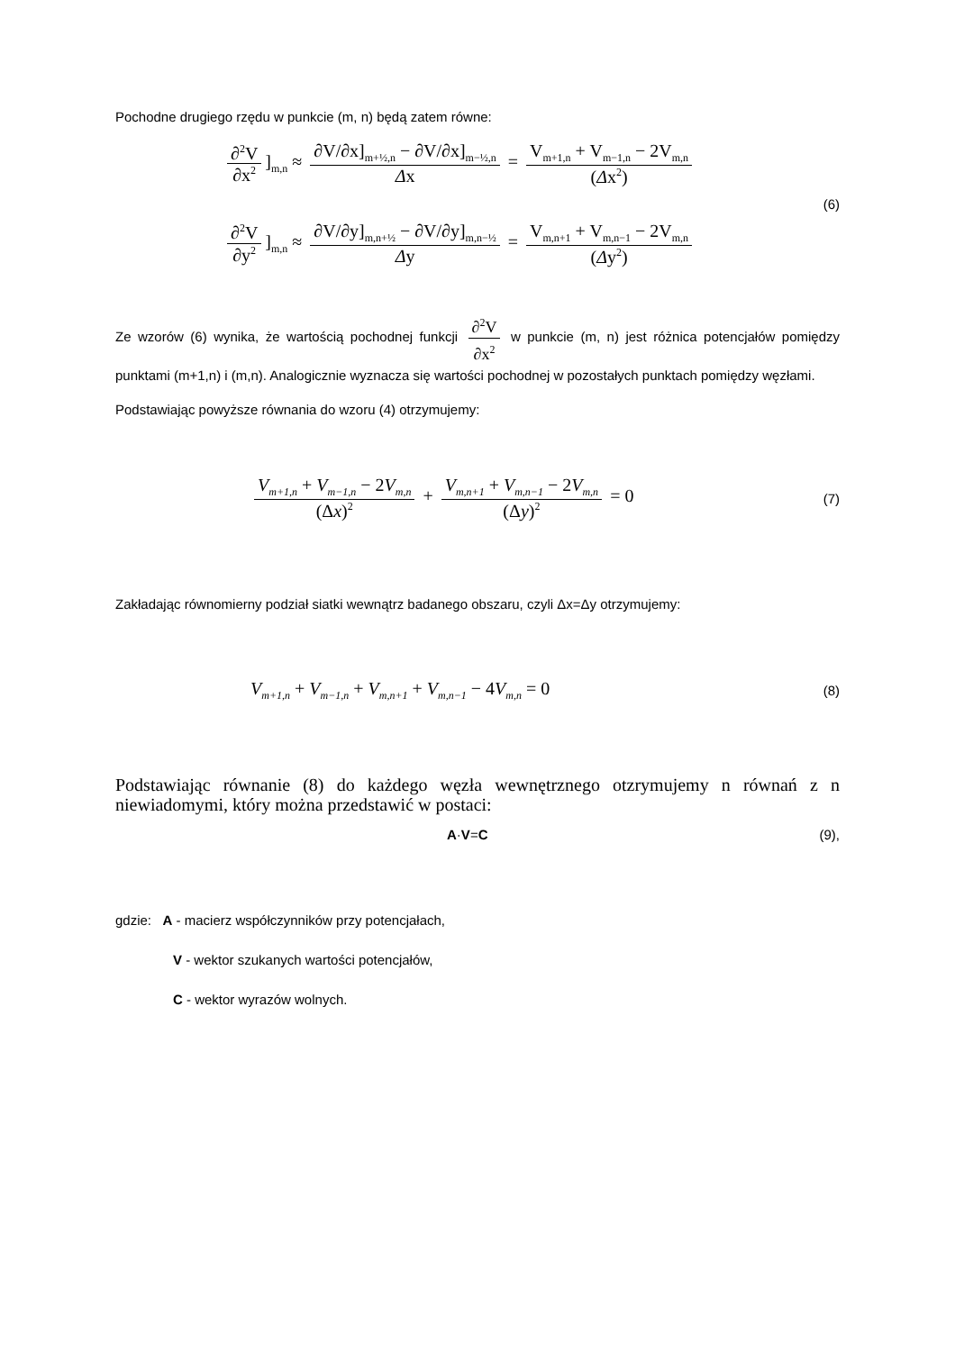Pochodne drugiego rzędu w punkcie (m, n) będą zatem równe:
∂<sup>2</sup>V ∂x<sup>2</sup>]<sub>m,n</sub> ≈ ∂V/∂x]<sub>m+½,n</sub> − ∂V/∂x]<sub>m−½,n</sub> Δx = V<sub>m+1,n</sub> + V<sub>m−1,n</sub> − 2V<sub>m,n</sub> (Δx<sup>2</sup>)
(6)
∂<sup>2</sup>V ∂y<sup>2</sup>]<sub>m,n</sub> ≈ ∂V/∂y]<sub>m,n+½</sub> − ∂V/∂y]<sub>m,n−½</sub> Δy = V<sub>m,n+1</sub> + V<sub>m,n−1</sub> − 2V<sub>m,n</sub> (Δy<sup>2</sup>)
Ze wzorów (6) wynika, że wartością pochodnej funkcji ∂<sup>2</sup>V ∂x<sup>2</sup> w punkcie (m, n) jest różnica potencjałów pomiędzy punktami (m+1,n) i (m,n). Analogicznie wyznacza się wartości pochodnej w pozostałych punktach pomiędzy węzłami.
Podstawiając powyższe równania do wzoru (4) otrzymujemy:
V<sub>m+1,n</sub> + V<sub>m−1,n</sub> − 2V<sub>m,n</sub> (Δx)<sup>2</sup> + V<sub>m,n+1</sub> + V<sub>m,n−1</sub> − 2V<sub>m,n</sub> (Δy)<sup>2</sup> = 0
(7)
Zakładając równomierny podział siatki wewnątrz badanego obszaru, czyli Δx=Δy otrzymujemy:
V<sub>m+1,n</sub> + V<sub>m−1,n</sub> + V<sub>m,n+1</sub> + V<sub>m,n−1</sub> − 4V<sub>m,n</sub> = 0
(8)
Podstawiając równanie (8) do każdego węzła wewnętrznego otzrymujemy n równań z n niewiadomymi, który można przedstawić w postaci:
A·V=C (9),
gdzie: A - macierz współczynników przy potencjałach,
V - wektor szukanych wartości potencjałów,
C - wektor wyrazów wolnych.